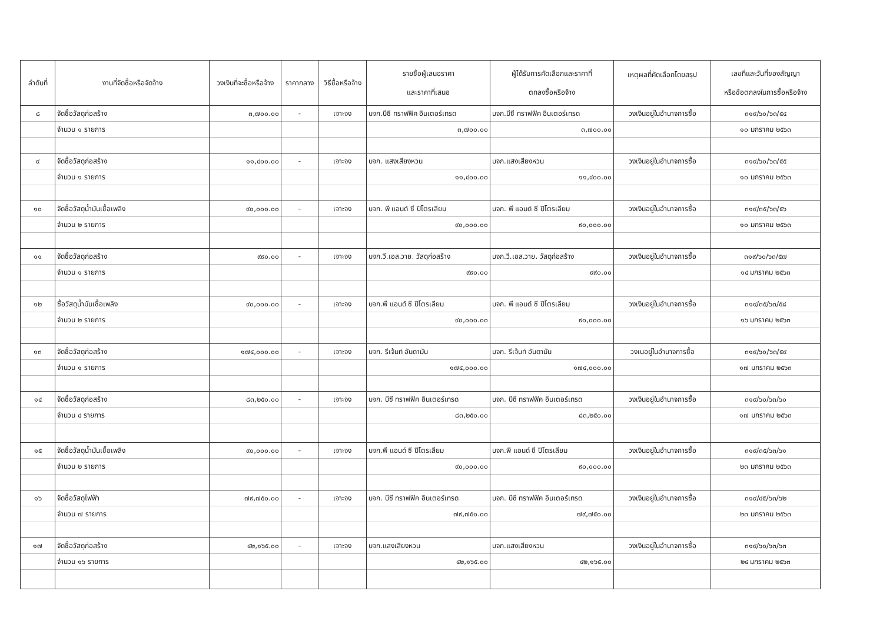| ลำดับที่ | งานที่จัดซื้อหรือจัดจ้าง | วงเงินที่จะซื้อหรือจ้าง | ราคากลาง | วิธีซื้อหรือจ้าง | รายชื่อผู้เสนอราคา และราคาที่เสนอ | ผู้ได้รับการคัดเลือกและราคาที่ ตกลงซื้อหรือจ้าง | เหตุผลที่คัดเลือกโดยสรุป | เลขที่และวันที่ของสัญญา หรือข้อตกลงในการซื้อหรือจ้าง |
| --- | --- | --- | --- | --- | --- | --- | --- | --- |
| ๘ | จัดซื้อวัสดุก่อสร้าง | ๓,๗๐๐.๐๐ | - | เจาะจง | บจก.บีซี ทราฟฟิค อินเตอร์เทรด | บจก.บีซี ทราฟฟิค อินเตอร์เทรด | วงเงินอยู่ในอำนาจการซื้อ | ๓๑๙/๖๐/๖๓/๕๔ |
| | จำนวน ๑ รายการ | | | | ๓,๗๐๐.๐๐ | ๓,๗๐๐.๐๐ | | ๑๐ มกราคม ๒๕๖๓ |
| ๙ | จัดซื้อวัสดุก่อสร้าง | ๑๑,๔๐๐.๐๐ | - | เจาะจง | บจก. แสงเสียงหวน | บจก.แสงเสียงหวน | วงเงินอยู่ในอำนาจการซื้อ | ๓๑๙/๖๐/๖๓/๕๕ |
| | จำนวน ๑ รายการ | | | | ๑๑,๔๐๐.๐๐ | ๑๑,๔๐๐.๐๐ | | ๑๐ มกราคม ๒๕๖๓ |
| ๑๐ | จัดซื้อวัสดุน้ำมันเชื้อเพลิง | ๙๐,๐๐๐.๐๐ | - | เจาะจง | บจก. พี แอนด์ ซี ปิโตรเลียม | บจก. พี แอนด์ ซี ปิโตรเลียม | วงเงินอยู่ในอำนาจการซื้อ | ๓๑๙/๓๕/๖๓/๕๖ |
| | จำนวน ๒ รายการ | | | | ๙๐,๐๐๐.๐๐ | ๙๐,๐๐๐.๐๐ | | ๑๐ มกราคม ๒๕๖๓ |
| ๑๑ | จัดซื้อวัสดุก่อสร้าง | ๙๙๐.๐๐ | - | เจาะจง | บจก.วี.เอส.วาย. วัสดุก่อสร้าง | บจก.วี.เอส.วาย. วัสดุก่อสร้าง | วงเงินอยู่ในอำนาจการซื้อ | ๓๑๙/๖๐/๖๓/๕๗ |
| | จำนวน ๑ รายการ | | | | ๙๙๐.๐๐ | ๙๙๐.๐๐ | | ๑๔ มกราคม ๒๕๖๓ |
| ๑๒ | ซื้อวัสดุน้ำมันเชื้อเพลิง | ๙๐,๐๐๐.๐๐ | - | เจาะจง | บจก.พี แอนด์ ซี ปิโตรเลียม | บจก. พี แอนด์ ซี ปิโตรเลียม | วงเงินอยู่ในอำนาจการซื้อ | ๓๑๙/๓๕/๖๓/๕๘ |
| | จำนวน ๒ รายการ | | | | ๙๐,๐๐๐.๐๐ | ๙๐,๐๐๐.๐๐ | | ๑๖ มกราคม ๒๕๖๓ |
| ๑๓ | จัดซื้อวัสดุก่อสร้าง | ๑๗๔,๐๐๐.๐๐ | - | เจาะจง | บจก. รีเจ้นท์ อันดามัน | บจก. รีเจ้นท์ อันดามัน | วงเนอยู่ในอำนาจการซื้อ | ๓๑๙/๖๐/๖๓/๕๙ |
| | จำนวน ๑ รายการ | | | | ๑๗๔,๐๐๐.๐๐ | ๑๗๔,๐๐๐.๐๐ | | ๑๗ มกราคม ๒๕๖๓ |
| ๑๔ | จัดซื้อวัสดุก่อสร้าง | ๘๓,๒๕๐.๐๐ | - | เจาะจง | บจก. บีซี ทราฟฟิค อินเตอร์เทรด | บจก. บีซี ทราฟฟิค อินเตอร์เทรด | วงเงินอยู่ในอำนาจการซื้อ | ๓๑๙/๖๐/๖๓/๖๐ |
| | จำนวน ๔ รายการ | | | | ๘๓,๒๕๐.๐๐ | ๘๓,๒๕๐.๐๐ | | ๑๗ มกราคม ๒๕๖๓ |
| ๑๕ | จัดซื้อวัสดุน้ำมันเชื้อเพลิง | ๙๐,๐๐๐.๐๐ | - | เจาะจง | บจก.พี แอนด์ ซี ปิโตรเลียม | บจก.พี แอนด์ ซี ปิโตรเลียม | วงเงินอยู่ในอำนาจการซื้อ | ๓๑๙/๓๕/๖๓/๖๑ |
| | จำนวน ๒ รายการ | | | | ๙๐,๐๐๐.๐๐ | ๙๐,๐๐๐.๐๐ | | ๒๓ มกราคม ๒๕๖๓ |
| ๑๖ | จัดซื้อวัสดุไฟฟ้า | ๗๙,๗๕๐.๐๐ | - | เจาะจง | บจก. บีซี ทราฟฟิค อินเตอร์เทรด | บจก. บีซี ทราฟฟิค อินเตอร์เทรด | วงเงินอยู่ในอำนาจการซื้อ | ๓๑๙/๔๕/๖๓/๖๒ |
| | จำนวน ๗ รายการ | | | | ๗๙,๗๕๐.๐๐ | ๗๙,๗๕๐.๐๐ | | ๒๓ มกราคม ๒๕๖๓ |
| ๑๗ | จัดซื้อวัสดุก่อสร้าง | ๔๒,๑๖๕.๐๐ | - | เจาะจง | บจก.แสงเสียงหวน | บจก.แสงเสียงหวน | วงเงินอยู่ในอำนาจการซื้อ | ๓๑๙/๖๐/๖๓/๖๓ |
| | จำนวน ๑๖ รายการ | | | | ๔๒,๑๖๕.๐๐ | ๔๒,๑๖๕.๐๐ | | ๒๔ มกราคม ๒๕๖๓ |